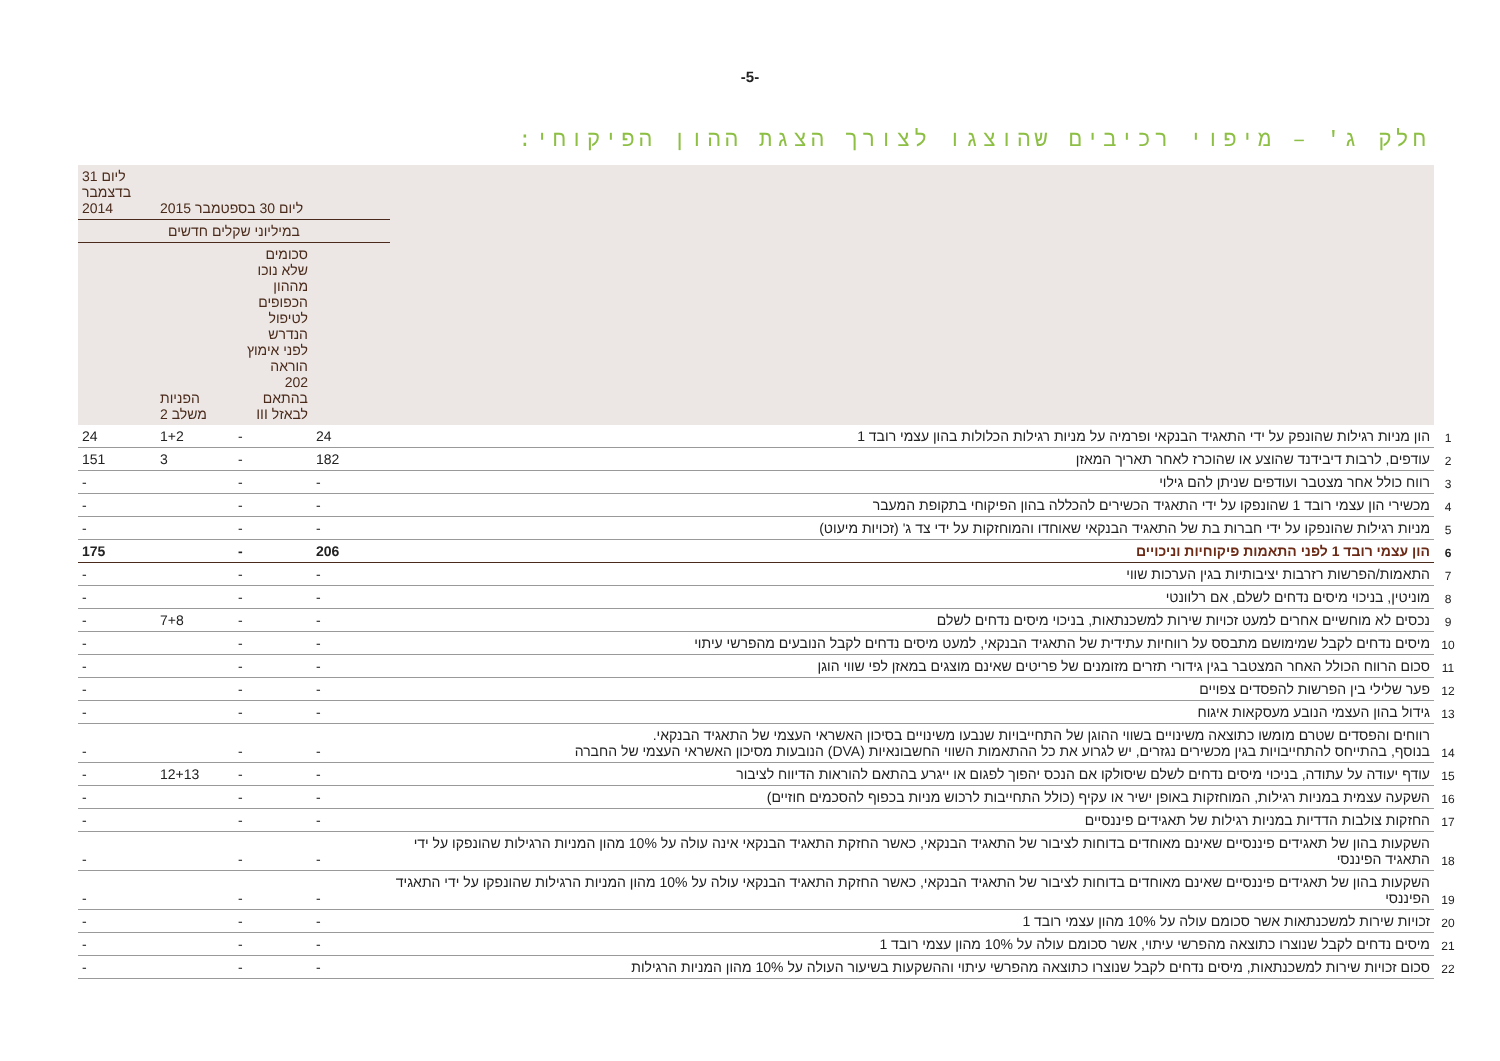-5-
חלק ג' – מיפוי רכיבים שהוצגו לצורך הצגת ההון הפיקוחי:
| | | ליום 30 בספטמבר 2015 | | | ליום 31 בדצמבר 2014 |
| --- | --- | --- | --- | --- | --- |
| | | במיליוני שקלים חדשים | | | |
| | | | סכומים שלא נוכו מההון הכפופים לטיפול הנדרש לפני אימוץ הוראה 202 בהתאם לבאזל III | הפניות משלב 2 | |
| 1 | הון מניות רגילות שהונפק על ידי התאגיד הבנקאי ופרמיה על מניות רגילות הכלולות בהון עצמי רובד 1 | 24 | - | 1+2 | 24 |
| 2 | עודפים, לרבות דיבידנד שהוצע או שהוכרז לאחר תאריך המאזן | 182 | - | 3 | 151 |
| 3 | רווח כולל אחר מצטבר ועודפים שניתן להם גילוי | - | - | | - |
| 4 | מכשירי הון עצמי רובד 1 שהונפקו על ידי התאגיד הכשירים להכללה בהון הפיקוחי בתקופת המעבר | - | - | | - |
| 5 | מניות רגילות שהונפקו על ידי חברות בת של התאגיד הבנקאי שאוחדו והמוחזקות על ידי צד ג' (זכויות מיעוט) | - | - | | - |
| 6 | הון עצמי רובד 1 לפני התאמות פיקוחיות וניכויים | 206 | - | | 175 |
| 7 | התאמות/הפרשות רזרבות יציבותיות בגין הערכות שווי | - | - | | - |
| 8 | מוניטין, בניכוי מיסים נדחים לשלם, אם רלוונטי | - | - | | - |
| 9 | נכסים לא מוחשיים אחרים למעט זכויות שירות למשכנתאות, בניכוי מיסים נדחים לשלם | - | - | 7+8 | - |
| 10 | מיסים נדחים לקבל שמימושם מתבסס על רווחיות עתידית של התאגיד הבנקאי, למעט מיסים נדחים לקבל הנובעים מהפרשי עיתוי | - | - | | - |
| 11 | סכום הרווח הכולל האחר המצטבר בגין גידורי תזרים מזומנים של פריטים שאינם מוצגים במאזן לפי שווי הוגן | - | - | | - |
| 12 | פער שלילי בין הפרשות להפסדים צפויים | - | - | | - |
| 13 | גידול בהון העצמי הנובע מעסקאות איגוח | - | - | | - |
| 14 | רווחים והפסדים שטרם מומשו כתוצאה משינויים בשווי ההוגן של התחייבויות שנבעו משינויים בסיכון האשראי העצמי של התאגיד הבנקאי. בנוסף, בהתייחס להתחייבויות בגין מכשירים נגזרים, יש לגרוע את כל ההתאמות השווי החשבונאיות (DVA) הנובעות מסיכון האשראי העצמי של החברה | - | - | | - |
| 15 | עודף יעודה על עתודה, בניכוי מיסים נדחים לשלם שיסולקו אם הנכס יהפוך לפגום או ייגרע בהתאם להוראות הדיווח לציבור | - | - | 12+13 | - |
| 16 | השקעה עצמית במניות רגילות, המוחזקות באופן ישיר או עקיף (כולל התחייבות לרכוש מניות בכפוף להסכמים חוזיים) | - | - | | - |
| 17 | החזקות צולבות הדדיות במניות רגילות של תאגידים פיננסיים | - | - | | - |
| 18 | השקעות בהון של תאגידים פיננסיים שאינם מאוחדים בדוחות לציבור של התאגיד הבנקאי, כאשר החזקת התאגיד הבנקאי אינה עולה על 10% מהון המניות הרגילות שהונפקו על ידי התאגיד הפיננסי | - | - | | - |
| 19 | השקעות בהון של תאגידים פיננסיים שאינם מאוחדים בדוחות לציבור של התאגיד הבנקאי, כאשר החזקת התאגיד הבנקאי עולה על 10% מהון המניות הרגילות שהונפקו על ידי התאגיד הפיננסי | - | - | | - |
| 20 | זכויות שירות למשכנתאות אשר סכומם עולה על 10% מהון עצמי רובד 1 | - | - | | - |
| 21 | מיסים נדחים לקבל שנוצרו כתוצאה מהפרשי עיתוי, אשר סכומם עולה על 10% מהון עצמי רובד 1 | - | - | | - |
| 22 | סכום זכויות שירות למשכנתאות, מיסים נדחים לקבל שנוצרו כתוצאה מהפרשי עיתוי וההשקעות בשיעור העולה על 10% מהון המניות הרגילות | - | - | | - |